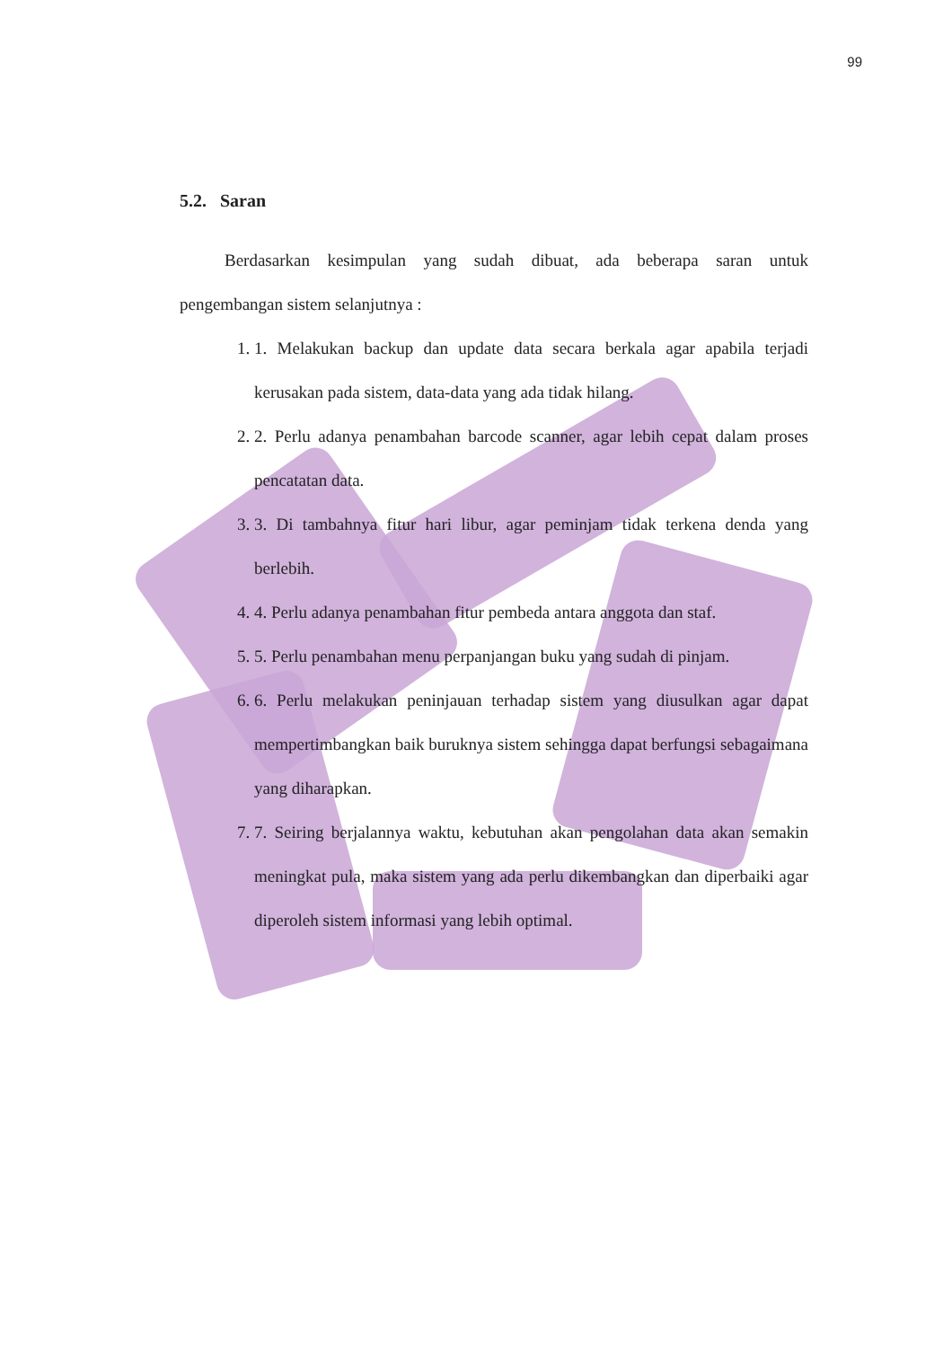99
5.2. Saran
Berdasarkan kesimpulan yang sudah dibuat, ada beberapa saran untuk pengembangan sistem selanjutnya :
1. 1. Melakukan backup dan update data secara berkala agar apabila terjadi kerusakan pada sistem, data-data yang ada tidak hilang.
2. 2. Perlu adanya penambahan barcode scanner, agar lebih cepat dalam proses pencatatan data.
3. 3. Di tambahnya fitur hari libur, agar peminjam tidak terkena denda yang berlebih.
4. 4. Perlu adanya penambahan fitur pembeda antara anggota dan staf.
5. 5. Perlu penambahan menu perpanjangan buku yang sudah di pinjam.
6. 6. Perlu melakukan peninjauan terhadap sistem yang diusulkan agar dapat mempertimbangkan baik buruknya sistem sehingga dapat berfungsi sebagaimana yang diharapkan.
7. 7. Seiring berjalannya waktu, kebutuhan akan pengolahan data akan semakin meningkat pula, maka sistem yang ada perlu dikembangkan dan diperbaiki agar diperoleh sistem informasi yang lebih optimal.